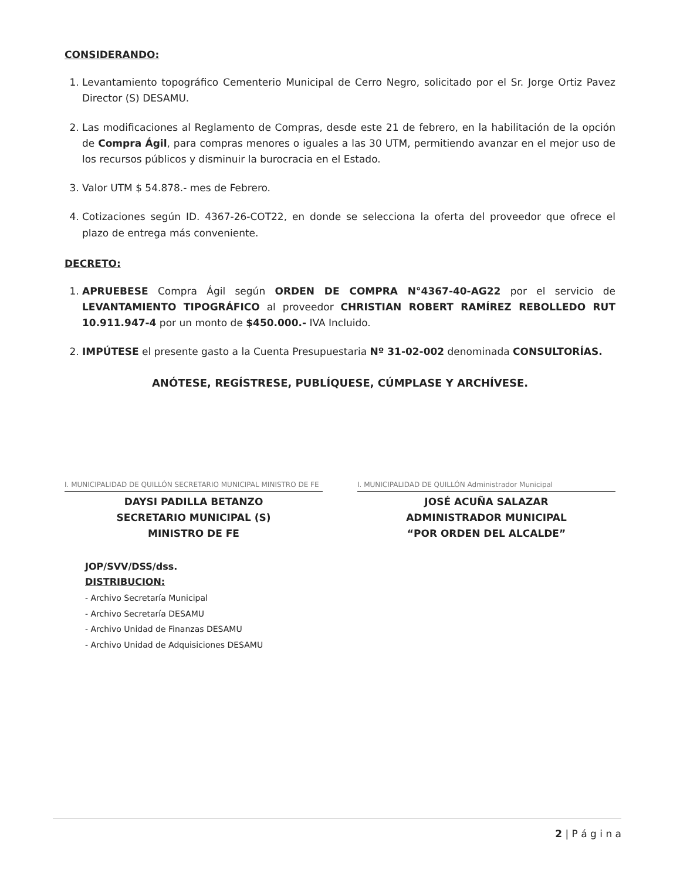CONSIDERANDO:
1. Levantamiento topográfico Cementerio Municipal de Cerro Negro, solicitado por el Sr. Jorge Ortiz Pavez Director (S) DESAMU.
2. Las modificaciones al Reglamento de Compras, desde este 21 de febrero, en la habilitación de la opción de Compra Ágil, para compras menores o iguales a las 30 UTM, permitiendo avanzar en el mejor uso de los recursos públicos y disminuir la burocracia en el Estado.
3. Valor UTM $ 54.878.- mes de Febrero.
4. Cotizaciones según ID. 4367-26-COT22, en donde se selecciona la oferta del proveedor que ofrece el plazo de entrega más conveniente.
DECRETO:
1. APRUEBESE Compra Ágil según ORDEN DE COMPRA N°4367-40-AG22 por el servicio de LEVANTAMIENTO TIPOGRÁFICO al proveedor CHRISTIAN ROBERT RAMÍREZ REBOLLEDO RUT 10.911.947-4 por un monto de $450.000.- IVA Incluido.
2. IMPÚTESE el presente gasto a la Cuenta Presupuestaria Nº 31-02-002 denominada CONSULTORÍAS.
ANÓTESE, REGÍSTRESE, PUBLÍQUESE, CÚMPLASE Y ARCHÍVESE.
I. MUNICIPALIDAD DE QUILLÓN SECRETARIO MUNICIPAL MINISTRO DE FE
DAYSI PADILLA BETANZO
SECRETARIO MUNICIPAL (S)
MINISTRO DE FE
I. MUNICIPALIDAD DE QUILLÓN Administrador Municipal
JOSÉ ACUÑA SALAZAR
ADMINISTRADOR MUNICIPAL
“POR ORDEN DEL ALCALDE”
JOP/SVV/DSS/dss.
DISTRIBUCION:
- Archivo Secretaría Municipal
- Archivo Secretaría DESAMU
- Archivo Unidad de Finanzas DESAMU
- Archivo Unidad de Adquisiciones DESAMU
2 | P á g i n a